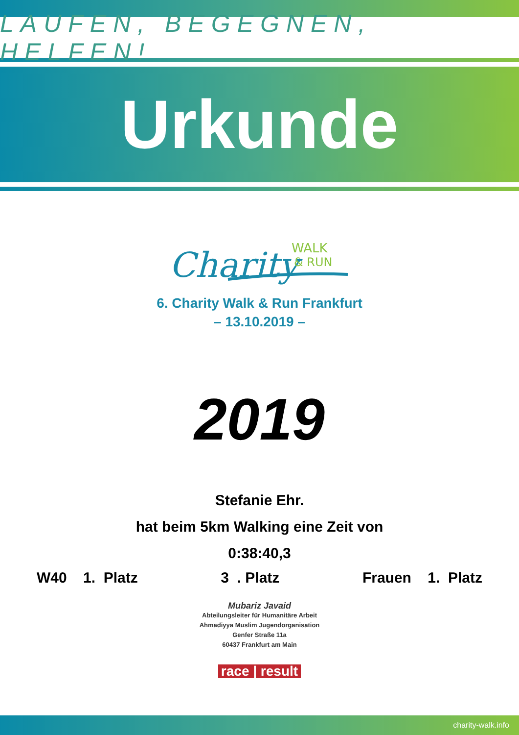LAUFEN, BEGEGNEN, HELFEN!
Urkunde
Charity
WALK
& RUN
6. Charity Walk & Run Frankfurt
– 13.10.2019 –
2019
Stefanie Ehr.
hat beim 5km Walking eine Zeit von
0:38:40,3
W40 1. Platz 3 . Platz Frauen 1. Platz
Mubariz Javaid
Abteilungsleiter für Humanitäre Arbeit
Ahmadiyya Muslim Jugendorganisation
Genfer Straße 11a
60437 Frankfurt am Main
race | result
charity-walk.info